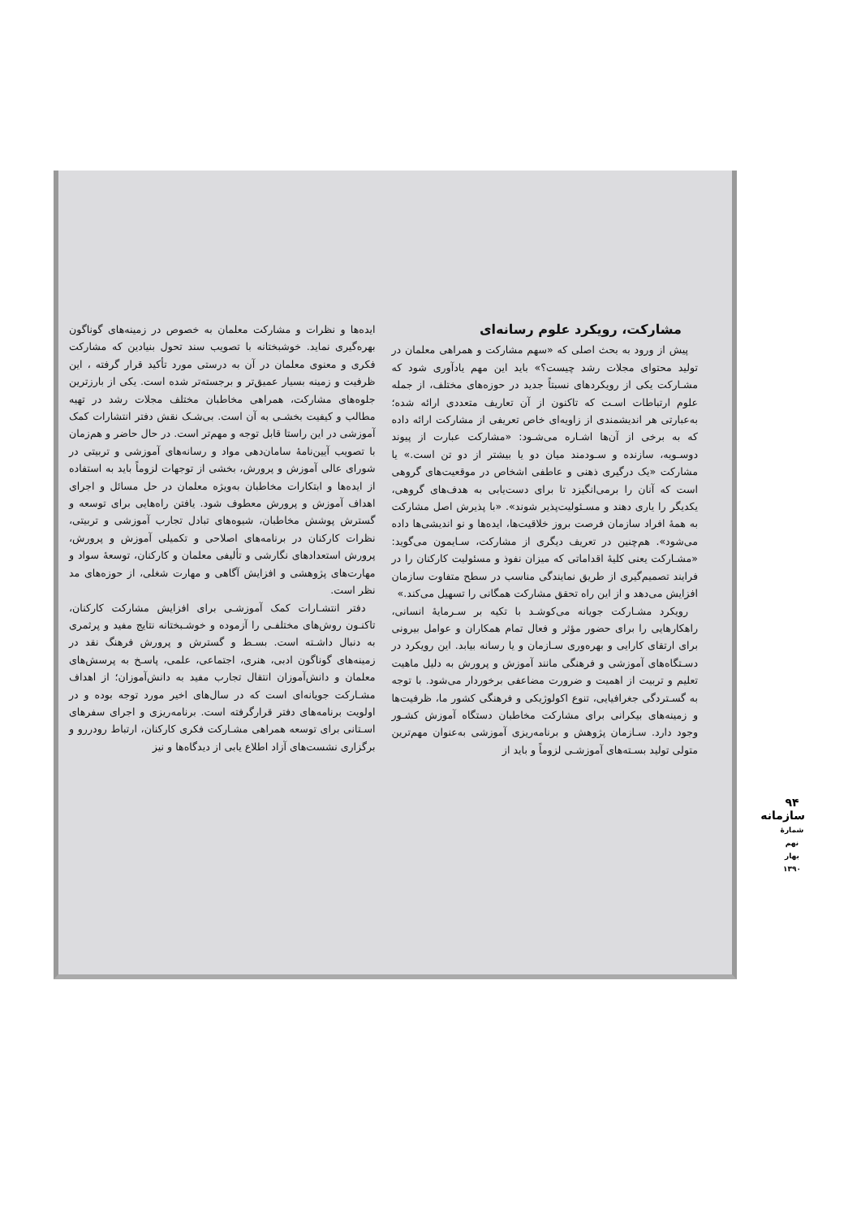مشارکت، رویکرد علوم رسانه‌ای
پیش از ورود به بحث اصلی که «سهم مشارکت و همراهی معلمان در تولید محتوای مجلات رشد چیست؟» باید این مهم یادآوری شود که مشـارکت یکی از رویکردهای نسبتاً جدید در حوزه‌های مختلف، از جمله علوم ارتباطات اسـت که تاکنون از آن تعاریف متعددی ارائه شده؛ به‌عبارتی هر اندیشمندی از زاویه‌ای خاص تعریفی از مشارکت ارائه داده که به برخی از آن‌ها اشـاره می‌شـود: «مشارکت عبارت از پیوند دوسـویه، سازنده و سـودمند میان دو یا بیشتر از دو تن است.» یا مشارکت «یک درگیری ذهنی و عاطفی اشخاص در موقعیت‌های گروهی است که آنان را برمی‌انگیزد تا برای دست‌یابی به هدف‌های گروهی، یکدیگر را یاری دهند و مسـئولیت‌پذیر شوند». «با پذیرش اصل مشارکت به همهٔ افراد سازمان فرصت بروز خلاقیت‌ها، ایده‌ها و نو اندیشی‌ها داده می‌شود». هم‌چنین در تعریف دیگری از مشارکت، سـایمون می‌گوید: «مشـارکت یعنی کلیهٔ اقداماتی که میزان نفوذ و مسئولیت کارکنان را در فرایند تصمیم‌گیری از طریق نمایندگی مناسب در سطح متفاوت سازمان افزایش می‌دهد و از این راه تحقق مشارکت همگانی را تسهیل می‌کند.»
رویکرد مشـارکت جویانه می‌کوشـد با تکیه بر سـرمایهٔ انسانی، راهکارهایی را برای حضور مؤثر و فعال تمام همکاران و عوامل بیرونی برای ارتقای کارایی و بهره‌وری سـازمان و یا رسانه بیابد. این رویکرد در دسـتگاه‌های آموزشی و فرهنگی مانند آموزش و پرورش به دلیل ماهیت تعلیم و تربیت از اهمیت و ضرورت مضاعفی برخوردار می‌شود. با توجه به گسـتردگی جغرافیایی، تنوع اکولوژیکی و فرهنگی کشور ما، ظرفیت‌ها و زمینه‌های بیکرانی برای مشارکت مخاطبان دستگاه آموزش کشـور وجود دارد. سـازمان پژوهش و برنامه‌ریزی آموزشی به‌عنوان مهم‌ترین متولی تولید بسـته‌های آموزشـی لزوماً و باید از
ایده‌ها و نظرات و مشارکت معلمان به خصوص در زمینه‌های گوناگون بهره‌گیری نماید. خوشبختانه با تصویب سند تحول بنیادین که مشارکت فکری و معنوی معلمان در آن به درستی مورد تأکید قرار گرفته ، این ظرفیت و زمینه بسیار عمیق‌تر و برجسته‌تر شده است. یکی از بارزترین جلوه‌های مشارکت، همراهی مخاطبان مختلف مجلات رشد در تهیه مطالب و کیفیت بخشـی به آن است. بی‌شـک نقش دفتر انتشارات کمک آموزشی در این راستا قابل توجه و مهم‌تر است. در حال حاضر و هم‌زمان با تصویب آیین‌نامهٔ سامان‌دهی مواد و رسانه‌های آموزشی و تربیتی در شورای عالی آموزش و پرورش، بخشی از توجهات لزوماً باید به استفاده از ایده‌ها و ابتکارات مخاطبان به‌ویژه معلمان در حل مسائل و اجرای اهداف آموزش و پرورش معطوف شود. یافتن راه‌هایی برای توسعه و گسترش پوشش مخاطبان، شیوه‌های تبادل تجارب آموزشی و تربیتی، نظرات کارکنان در برنامه‌های اصلاحی و تکمیلی آموزش و پرورش، پرورش استعدادهای نگارشی و تألیفی معلمان و کارکنان، توسعهٔ سواد و مهارت‌های پژوهشی و افزایش آگاهی و مهارت شغلی، از حوزه‌های مد نظر است.
دفتر انتشـارات کمک آموزشـی برای افزایش مشارکت کارکنان، تاکنـون روش‌های مختلفـی را آزموده و خوشـبختانه نتایج مفید و پرثمری به دنبال داشـته است. بسـط و گسترش و پرورش فرهنگ نقد در زمینه‌های گوناگون ادبی، هنری، اجتماعی، علمی، پاسـخ به پرسش‌های معلمان و دانش‌آموزان انتقال تجارب مفید به دانش‌آموزان؛ از اهداف مشـارکت جویانه‌ای است که در سال‌های اخیر مورد توجه بوده و در اولویت برنامه‌های دفتر قرارگرفته است. برنامه‌ریزی و اجرای سفرهای اسـتانی برای توسعه همراهی مشـارکت فکری کارکنان، ارتباط رودررو و برگزاری نشست‌های آزاد اطلاع یابی از دیدگاه‌ها و نیز
۹۴
سازمانه
شمارهٔ نهم بهار ۱۳۹۰